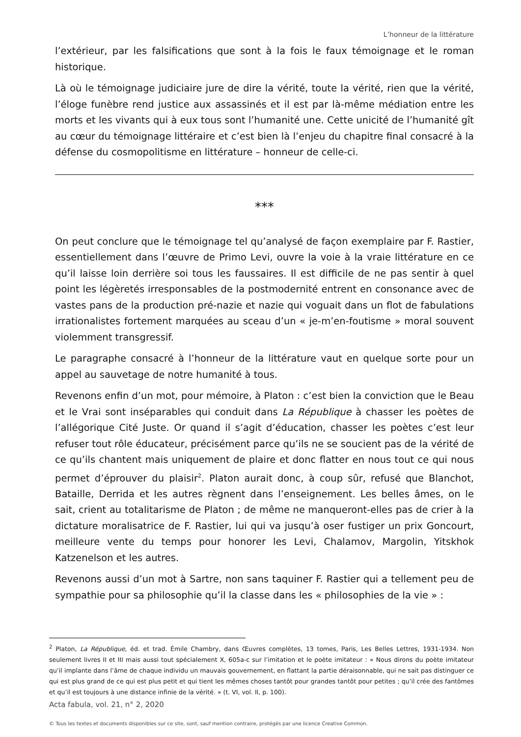L’honneur de la littérature
l’extérieur, par les falsifications que sont à la fois le faux témoignage et le roman historique.
Là où le témoignage judiciaire jure de dire la vérité, toute la vérité, rien que la vérité, l’éloge funèbre rend justice aux assassinés et il est par là-même médiation entre les morts et les vivants qui à eux tous sont l’humanité une. Cette unicité de l’humanité gît au cœur du témoignage littéraire et c’est bien là l’enjeu du chapitre final consacré à la défense du cosmopolitisme en littérature – honneur de celle-ci.
***
On peut conclure que le témoignage tel qu’analysé de façon exemplaire par F. Rastier, essentiellement dans l’œuvre de Primo Levi, ouvre la voie à la vraie littérature en ce qu’il laisse loin derrière soi tous les faussaires. Il est difficile de ne pas sentir à quel point les légèretés irresponsables de la postmodernité entrent en consonance avec de vastes pans de la production pré-nazie et nazie qui voguait dans un flot de fabulations irrationalistes fortement marquées au sceau d’un « je-m’en-foutisme » moral souvent violemment transgressif.
Le paragraphe consacré à l’honneur de la littérature vaut en quelque sorte pour un appel au sauvetage de notre humanité à tous.
Revenons enfin d’un mot, pour mémoire, à Platon : c’est bien la conviction que le Beau et le Vrai sont inséparables qui conduit dans La République à chasser les poètes de l’allégorique Cité Juste. Or quand il s’agit d’éducation, chasser les poètes c’est leur refuser tout rôle éducateur, précisément parce qu’ils ne se soucient pas de la vérité de ce qu’ils chantent mais uniquement de plaire et donc flatter en nous tout ce qui nous permet d’éprouver du plaisir<sup>2</sup>. Platon aurait donc, à coup sûr, refusé que Blanchot, Bataille, Derrida et les autres règnent dans l’enseignement. Les belles âmes, on le sait, crient au totalitarisme de Platon ; de même ne manqueront-elles pas de crier à la dictature moralisatrice de F. Rastier, lui qui va jusqu’à oser fustiger un prix Goncourt, meilleure vente du temps pour honorer les Levi, Chalamov, Margolin, Yitskhok Katzenelson et les autres.
Revenons aussi d’un mot à Sartre, non sans taquiner F. Rastier qui a tellement peu de sympathie pour sa philosophie qu’il la classe dans les « philosophies de la vie » :
<sup>2</sup> Platon, La République, éd. et trad. Émile Chambry, dans Œuvres complètes, 13 tomes, Paris, Les Belles Lettres, 1931-1934. Non seulement livres II et III mais aussi tout spécialement X, 605a-c sur l’imitation et le poète imitateur : « Nous dirons du poète imitateur qu’il implante dans l’âme de chaque individu un mauvais gouvernement, en flattant la partie déraisonnable, qui ne sait pas distinguer ce qui est plus grand de ce qui est plus petit et qui tient les mêmes choses tantôt pour grandes tantôt pour petites ; qu’il crée des fantômes et qu’il est toujours à une distance infinie de la vérité. » (t. VI, vol. II, p. 100).
Acta fabula, vol. 21, n° 2, 2020
© Tous les textes et documents disponibles sur ce site, sont, sauf mention contraire, protégés par une licence Creative Common.